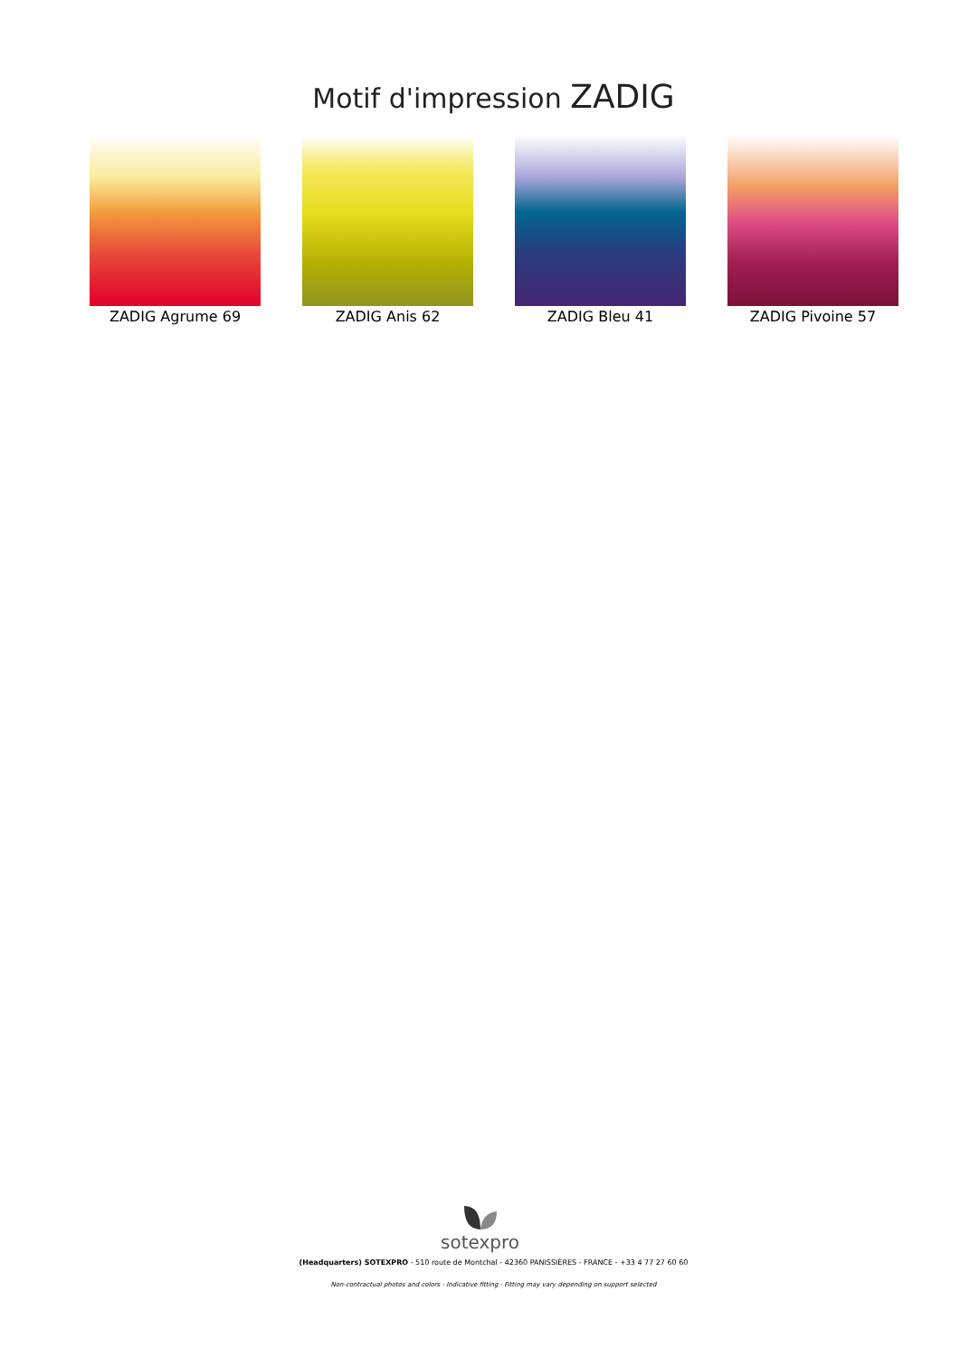Motif d'impression ZADIG
ZADIG Agrume 69 ZADIG Anis 62 ZADIG Bleu 41 ZADIG Pivoine 57
sotexpro
(Headquarters) SOTEXPRO - 510 route de Montchal - 42360 PANISSIÈRES - FRANCE - +33 4 77 27 60 60
Non-contractual photos and colors - Indicative fitting - Fitting may vary depending on support selected